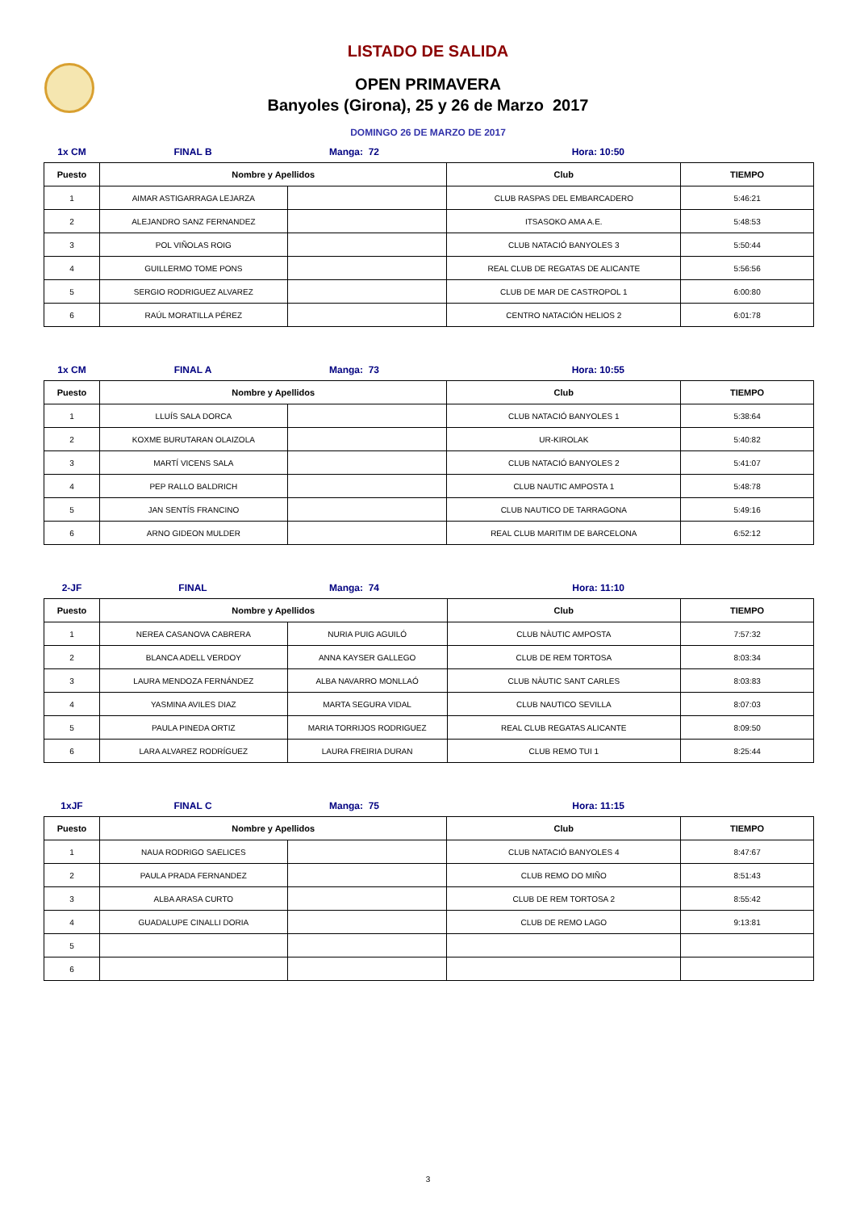LISTADO DE SALIDA
OPEN PRIMAVERA
Banyoles (Girona), 25 y 26 de Marzo 2017
DOMINGO 26 DE MARZO DE 2017
1x CM FINAL B Manga: 72 Hora: 10:50
| Puesto | Nombre y Apellidos | | Club | TIEMPO |
| --- | --- | --- | --- | --- |
| 1 | AIMAR ASTIGARRAGA LEJARZA | | CLUB RASPAS DEL EMBARCADERO | 5:46:21 |
| 2 | ALEJANDRO SANZ FERNANDEZ | | ITSASOKO AMA A.E. | 5:48:53 |
| 3 | POL VIÑOLAS ROIG | | CLUB NATACIÓ BANYOLES 3 | 5:50:44 |
| 4 | GUILLERMO TOME PONS | | REAL CLUB DE REGATAS DE ALICANTE | 5:56:56 |
| 5 | SERGIO RODRIGUEZ ALVAREZ | | CLUB DE MAR DE CASTROPOL 1 | 6:00:80 |
| 6 | RAÚL MORATILLA PÉREZ | | CENTRO NATACIÓN HELIOS 2 | 6:01:78 |
1x CM FINAL A Manga: 73 Hora: 10:55
| Puesto | Nombre y Apellidos | | Club | TIEMPO |
| --- | --- | --- | --- | --- |
| 1 | LLUÍS SALA DORCA | | CLUB NATACIÓ BANYOLES 1 | 5:38:64 |
| 2 | KOXME BURUTARAN OLAIZOLA | | UR-KIROLAK | 5:40:82 |
| 3 | MARTÍ VICENS SALA | | CLUB NATACIÓ BANYOLES 2 | 5:41:07 |
| 4 | PEP RALLO BALDRICH | | CLUB NAUTIC AMPOSTA 1 | 5:48:78 |
| 5 | JAN SENTÍS FRANCINO | | CLUB NAUTICO DE TARRAGONA | 5:49:16 |
| 6 | ARNO GIDEON MULDER | | REAL CLUB MARITIM DE BARCELONA | 6:52:12 |
2-JF FINAL Manga: 74 Hora: 11:10
| Puesto | Nombre y Apellidos | | Club | TIEMPO |
| --- | --- | --- | --- | --- |
| 1 | NEREA CASANOVA CABRERA | NURIA PUIG AGUILÓ | CLUB NÀUTIC AMPOSTA | 7:57:32 |
| 2 | BLANCA ADELL VERDOY | ANNA KAYSER GALLEGO | CLUB DE REM TORTOSA | 8:03:34 |
| 3 | LAURA MENDOZA FERNÁNDEZ | ALBA NAVARRO MONLLAÓ | CLUB NÀUTIC SANT CARLES | 8:03:83 |
| 4 | YASMINA AVILES DIAZ | MARTA SEGURA VIDAL | CLUB NAUTICO SEVILLA | 8:07:03 |
| 5 | PAULA PINEDA ORTIZ | MARIA TORRIJOS RODRIGUEZ | REAL CLUB REGATAS ALICANTE | 8:09:50 |
| 6 | LARA ALVAREZ RODRÍGUEZ | LAURA FREIRIA DURAN | CLUB REMO TUI 1 | 8:25:44 |
1xJF FINAL C Manga: 75 Hora: 11:15
| Puesto | Nombre y Apellidos | | Club | TIEMPO |
| --- | --- | --- | --- | --- |
| 1 | NAUA RODRIGO SAELICES | | CLUB NATACIÓ BANYOLES 4 | 8:47:67 |
| 2 | PAULA PRADA FERNANDEZ | | CLUB REMO DO MIÑO | 8:51:43 |
| 3 | ALBA ARASA CURTO | | CLUB DE REM TORTOSA 2 | 8:55:42 |
| 4 | GUADALUPE CINALLI DORIA | | CLUB DE REMO LAGO | 9:13:81 |
| 5 | | | | |
| 6 | | | | |
3